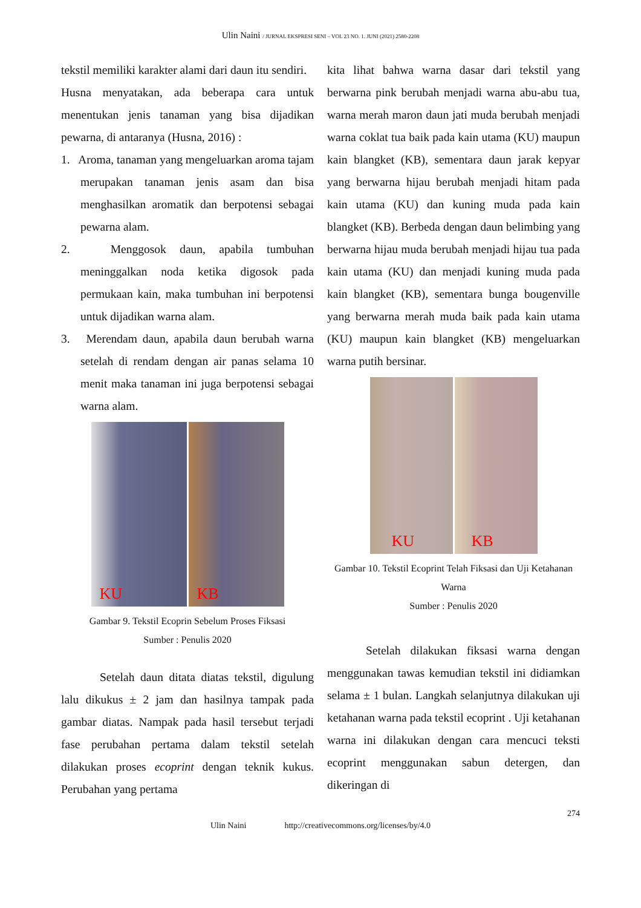Ulin Naini / JURNAL EKSPRESI SENI – VOL 23 NO. 1. JUNI (2021) 2580-2208
tekstil memiliki karakter alami dari daun itu sendiri.
Husna menyatakan, ada beberapa cara untuk menentukan jenis tanaman yang bisa dijadikan pewarna, di antaranya (Husna, 2016) :
1. Aroma, tanaman yang mengeluarkan aroma tajam merupakan tanaman jenis asam dan bisa menghasilkan aromatik dan berpotensi sebagai pewarna alam.
2. Menggosok daun, apabila tumbuhan meninggalkan noda ketika digosok pada permukaan kain, maka tumbuhan ini berpotensi untuk dijadikan warna alam.
3. Merendam daun, apabila daun berubah warna setelah di rendam dengan air panas selama 10 menit maka tanaman ini juga berpotensi sebagai warna alam.
KU
KB
Gambar 9. Tekstil Ecoprin Sebelum Proses Fiksasi
Sumber : Penulis 2020
Setelah daun ditata diatas tekstil, digulung lalu dikukus ± 2 jam dan hasilnya tampak pada gambar diatas. Nampak pada hasil tersebut terjadi fase perubahan pertama dalam tekstil setelah dilakukan proses ecoprint dengan teknik kukus. Perubahan yang pertama
kita lihat bahwa warna dasar dari tekstil yang berwarna pink berubah menjadi warna abu-abu tua, warna merah maron daun jati muda berubah menjadi warna coklat tua baik pada kain utama (KU) maupun kain blangket (KB), sementara daun jarak kepyar yang berwarna hijau berubah menjadi hitam pada kain utama (KU) dan kuning muda pada kain blangket (KB). Berbeda dengan daun belimbing yang berwarna hijau muda berubah menjadi hijau tua pada kain utama (KU) dan menjadi kuning muda pada kain blangket (KB), sementara bunga bougenville yang berwarna merah muda baik pada kain utama (KU) maupun kain blangket (KB) mengeluarkan warna putih bersinar.
KU
KB
Gambar 10. Tekstil Ecoprint Telah Fiksasi dan Uji Ketahanan Warna
Sumber : Penulis 2020
Setelah dilakukan fiksasi warna dengan menggunakan tawas kemudian tekstil ini didiamkan selama ± 1 bulan. Langkah selanjutnya dilakukan uji ketahanan warna pada tekstil ecoprint . Uji ketahanan warna ini dilakukan dengan cara mencuci teksti ecoprint menggunakan sabun detergen, dan dikeringan di
274
Ulin Naini http://creativecommons.org/licenses/by/4.0